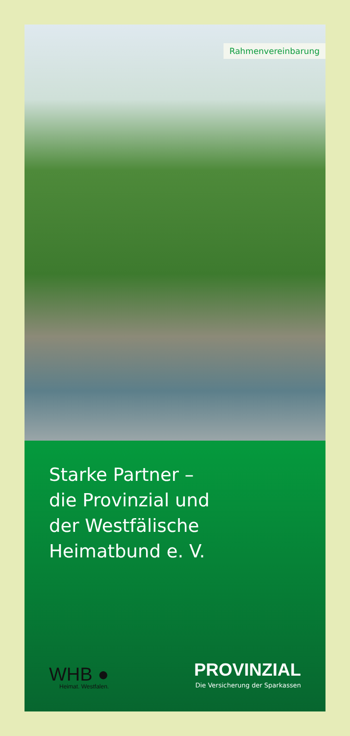Rahmenvereinbarung
Starke Partner –
die Provinzial und
der Westfälische
Heimatbund e. V.
WHB ●
Heimat. Westfalen.
PROVINZIAL
Die Versicherung der Sparkassen